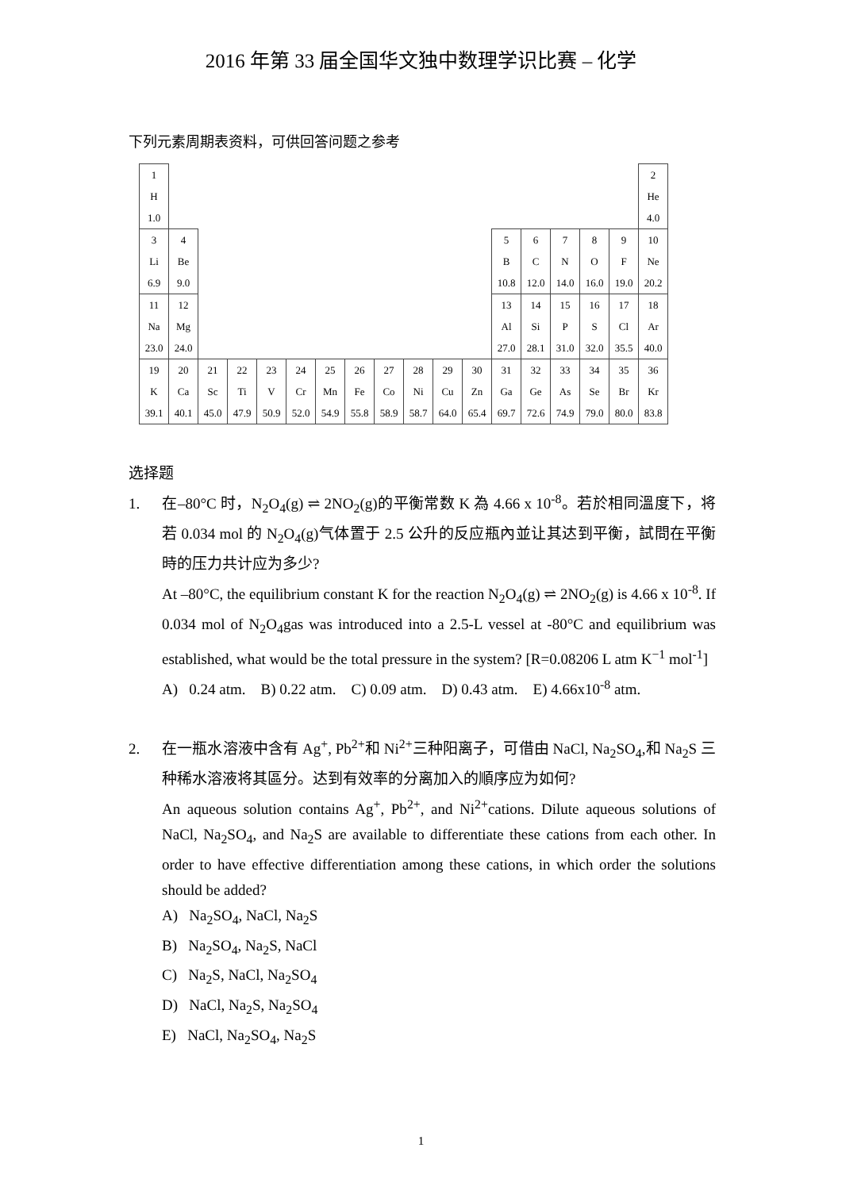2016 年第 33 届全国华文独中数理学识比赛 – 化学
下列元素周期表资料，可供回答问题之参考
| 1 H 1.0 | | | | | | | | | | | | | | | | | 2 He 4.0 |
| 3 Li 6.9 | 4 Be 9.0 | | | | | | | | | | | 5 B 10.8 | 6 C 12.0 | 7 N 14.0 | 8 O 16.0 | 9 F 19.0 | 10 Ne 20.2 |
| 11 Na 23.0 | 12 Mg 24.0 | | | | | | | | | | | 13 Al 27.0 | 14 Si 28.1 | 15 P 31.0 | 16 S 32.0 | 17 Cl 35.5 | 18 Ar 40.0 |
| 19 K 39.1 | 20 Ca 40.1 | 21 Sc 45.0 | 22 Ti 47.9 | 23 V 50.9 | 24 Cr 52.0 | 25 Mn 54.9 | 26 Fe 55.8 | 27 Co 58.9 | 28 Ni 58.7 | 29 Cu 64.0 | 30 Zn 65.4 | 31 Ga 69.7 | 32 Ge 72.6 | 33 As 74.9 | 34 Se 79.0 | 35 Br 80.0 | 36 Kr 83.8 |
选择题
1. 在–80°C 时，N<sub>2</sub>O<sub>4</sub>(g) ⇌ 2NO<sub>2</sub>(g)的平衡常数 K 為 4.66 x 10<sup>-8</sup>。若於相同溫度下，将若 0.034 mol 的 N<sub>2</sub>O<sub>4</sub>(g)气体置于 2.5 公升的反应瓶內並让其达到平衡，試問在平衡時的压力共计应为多少?
At –80°C, the equilibrium constant K for the reaction N<sub>2</sub>O<sub>4</sub>(g) ⇌ 2NO<sub>2</sub>(g) is 4.66 x 10<sup>-8</sup>. If 0.034 mol of N<sub>2</sub>O<sub>4</sub>gas was introduced into a 2.5-L vessel at -80°C and equilibrium was established, what would be the total pressure in the system? [R=0.08206 L atm K<sup>−1</sup> mol<sup>-1</sup>]
A) 0.24 atm. B) 0.22 atm. C) 0.09 atm. D) 0.43 atm. E) 4.66x10<sup>-8</sup> atm.
2. 在一瓶水溶液中含有 Ag<sup>+</sup>, Pb<sup>2+</sup>和 Ni<sup>2+</sup>三种阳离子，可借由 NaCl, Na<sub>2</sub>SO<sub>4</sub>,和 Na<sub>2</sub>S 三种稀水溶液将其區分。达到有效率的分离加入的順序应为如何?
An aqueous solution contains Ag<sup>+</sup>, Pb<sup>2+</sup>, and Ni<sup>2+</sup>cations. Dilute aqueous solutions of NaCl, Na<sub>2</sub>SO<sub>4</sub>, and Na<sub>2</sub>S are available to differentiate these cations from each other. In order to have effective differentiation among these cations, in which order the solutions should be added?
A) Na<sub>2</sub>SO<sub>4</sub>, NaCl, Na<sub>2</sub>S
B) Na<sub>2</sub>SO<sub>4</sub>, Na<sub>2</sub>S, NaCl
C) Na<sub>2</sub>S, NaCl, Na<sub>2</sub>SO<sub>4</sub>
D) NaCl, Na<sub>2</sub>S, Na<sub>2</sub>SO<sub>4</sub>
E) NaCl, Na<sub>2</sub>SO<sub>4</sub>, Na<sub>2</sub>S
1